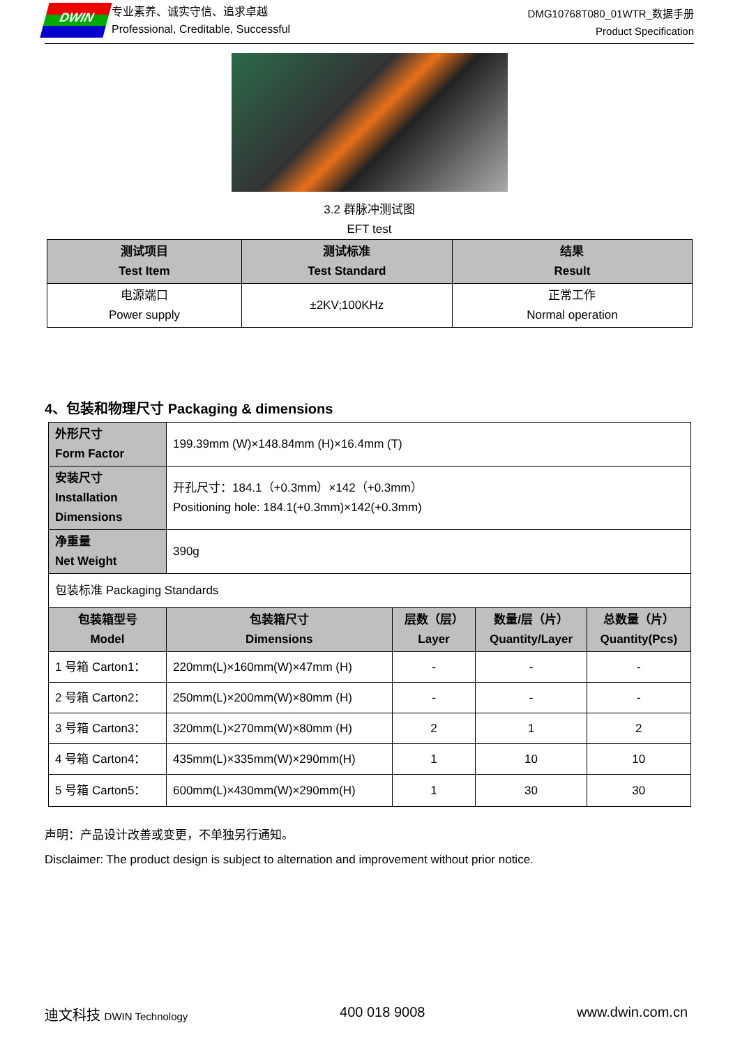DWIN
专业素养、诚实守信、追求卓越
Professional, Creditable, Successful
DMG10768T080_01WTR_数据手册
Product Specification
3.2 群脉冲测试图
EFT test
| 测试项目 Test Item | 测试标准 Test Standard | 结果 Result |
| --- | --- | --- |
| 电源端口 Power supply | ±2KV;100KHz | 正常工作 Normal operation |
4、包装和物理尺寸 Packaging & dimensions
| 外形尺寸 Form Factor | 199.39mm (W)×148.84mm (H)×16.4mm (T) | | | |
| 安装尺寸 Installation Dimensions | 开孔尺寸：184.1（+0.3mm）×142（+0.3mm） Positioning hole: 184.1(+0.3mm)×142(+0.3mm) | | | |
| 净重量 Net Weight | 390g | | | |
| 包装标准 Packaging Standards | | | | |
| 包装箱型号 Model | 包装箱尺寸 Dimensions | 层数（层） Layer | 数量/层（片） Quantity/Layer | 总数量（片） Quantity(Pcs) |
| 1 号箱 Carton1： | 220mm(L)×160mm(W)×47mm (H) | - | - | - |
| 2 号箱 Carton2： | 250mm(L)×200mm(W)×80mm (H) | - | - | - |
| 3 号箱 Carton3： | 320mm(L)×270mm(W)×80mm (H) | 2 | 1 | 2 |
| 4 号箱 Carton4： | 435mm(L)×335mm(W)×290mm(H) | 1 | 10 | 10 |
| 5 号箱 Carton5： | 600mm(L)×430mm(W)×290mm(H) | 1 | 30 | 30 |
声明：产品设计改善或变更，不单独另行通知。
Disclaimer: The product design is subject to alternation and improvement without prior notice.
迪文科技 DWIN Technology 400 018 9008 www.dwin.com.cn